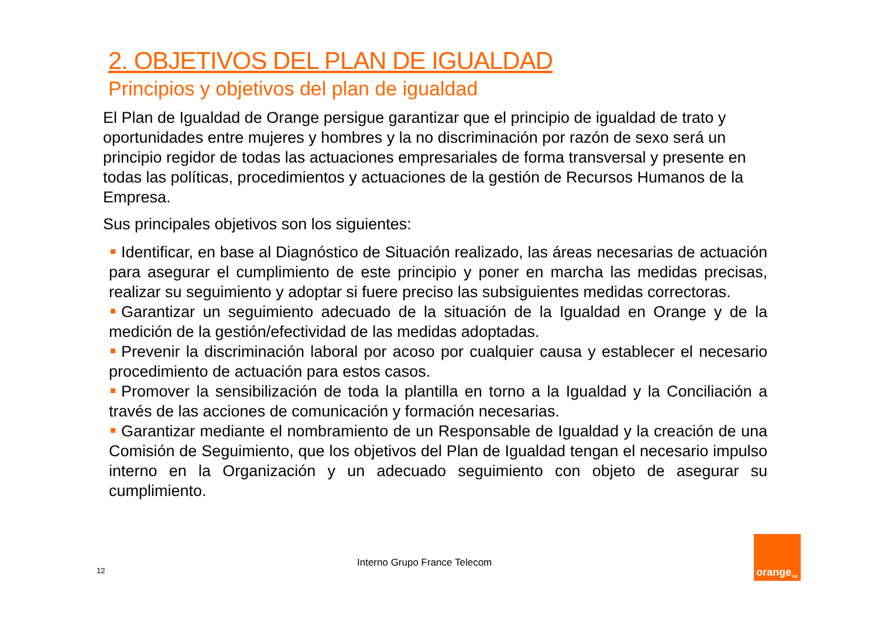2. OBJETIVOS DEL PLAN DE IGUALDAD
Principios y objetivos del plan de igualdad
El Plan de Igualdad de Orange persigue garantizar que el principio de igualdad de trato y oportunidades entre mujeres y hombres y la no discriminación por razón de sexo será un principio regidor de todas las actuaciones empresariales de forma transversal y presente en todas las políticas, procedimientos y actuaciones de la gestión de Recursos Humanos de la Empresa.
Sus principales objetivos son los siguientes:
Identificar, en base al Diagnóstico de Situación realizado, las áreas necesarias de actuación para asegurar el cumplimiento de este principio y poner en marcha las medidas precisas, realizar su seguimiento y adoptar si fuere preciso las subsiguientes medidas correctoras.
Garantizar un seguimiento adecuado de la situación de la Igualdad en Orange y de la medición de la gestión/efectividad de las medidas adoptadas.
Prevenir la discriminación laboral por acoso por cualquier causa y establecer el necesario procedimiento de actuación para estos casos.
Promover la sensibilización de toda la plantilla en torno a la Igualdad y la Conciliación a través de las acciones de comunicación y formación necesarias.
Garantizar mediante el nombramiento de un Responsable de Igualdad y la creación de una Comisión de Seguimiento, que los objetivos del Plan de Igualdad tengan el necesario impulso interno en la Organización y un adecuado seguimiento con objeto de asegurar su cumplimiento.
12
Interno Grupo France Telecom
orange<sup>TM</sup>